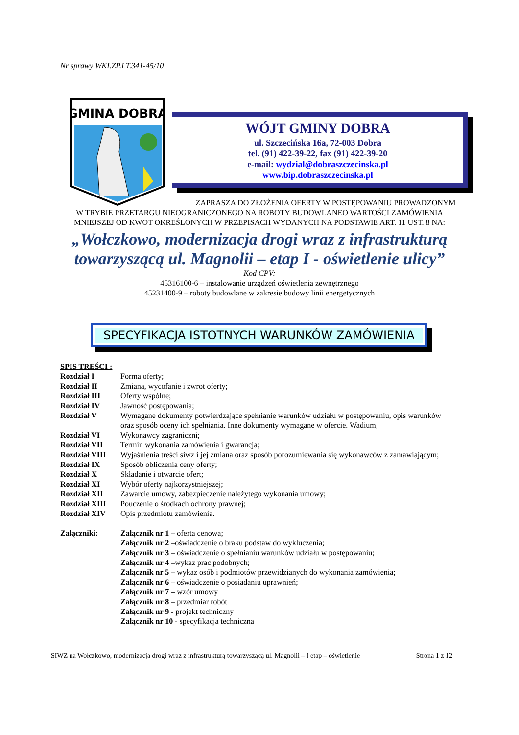Nr sprawy WKI.ZP.LT.341-45/10
GMINA DOBRA
WÓJT GMINY DOBRA
ul. Szczecińska 16a, 72-003 Dobra
tel. (91) 422-39-22, fax (91) 422-39-20
e-mail: wydzial@dobraszczecinska.pl
www.bip.dobraszczecinska.pl
ZAPRASZA DO ZŁOŻENIA OFERTY W POSTĘPOWANIU PROWADZONYM
W TRYBIE PRZETARGU NIEOGRANICZONEGO NA ROBOTY BUDOWLANEO WARTOŚCI ZAMÓWIENIA MNIEJSZEJ OD KWOT OKREŚLONYCH W PRZEPISACH WYDANYCH NA PODSTAWIE ART. 11 UST. 8 NA:
„Wołczkowo, modernizacja drogi wraz z infrastrukturą towarzyszącą ul. Magnolii – etap I - oświetlenie ulicy”
Kod CPV:
45316100-6 – instalowanie urządzeń oświetlenia zewnętrznego
45231400-9 – roboty budowlane w zakresie budowy linii energetycznych
SPECYFIKACJA ISTOTNYCH WARUNKÓW ZAMÓWIENIA
SPIS TREŚCI :
| Rozdział I | Forma oferty; |
| Rozdział II | Zmiana, wycofanie i zwrot oferty; |
| Rozdział III | Oferty wspólne; |
| Rozdział IV | Jawność postępowania; |
| Rozdział V | Wymagane dokumenty potwierdzające spełnianie warunków udziału w postępowaniu, opis warunków oraz sposób oceny ich spełniania. Inne dokumenty wymagane w ofercie. Wadium; |
| Rozdział VI | Wykonawcy zagraniczni; |
| Rozdział VII | Termin wykonania zamówienia i gwarancja; |
| Rozdział VIII | Wyjaśnienia treści siwz i jej zmiana oraz sposób porozumiewania się wykonawców z zamawiającym; |
| Rozdział IX | Sposób obliczenia ceny oferty; |
| Rozdział X | Składanie i otwarcie ofert; |
| Rozdział XI | Wybór oferty najkorzystniejszej; |
| Rozdział XII | Zawarcie umowy, zabezpieczenie należytego wykonania umowy; |
| Rozdział XIII | Pouczenie o środkach ochrony prawnej; |
| Rozdział XIV | Opis przedmiotu zamówienia. |
| Załączniki: | Załącznik nr 1 – oferta cenowa; Załącznik nr 2 –oświadczenie o braku podstaw do wykluczenia; Załącznik nr 3 – oświadczenie o spełnianiu warunków udziału w postępowaniu; Załącznik nr 4 –wykaz prac podobnych; Załącznik nr 5 – wykaz osób i podmiotów przewidzianych do wykonania zamówienia; Załącznik nr 6 – oświadczenie o posiadaniu uprawnień; Załącznik nr 7 – wzór umowy Załącznik nr 8 – przedmiar robót Załącznik nr 9 - projekt techniczny Załącznik nr 10 - specyfikacja techniczna |
SIWZ na Wołczkowo, modernizacja drogi wraz z infrastrukturą towarzyszącą ul. Magnolii – I etap – oświetlenie Strona 1 z 12